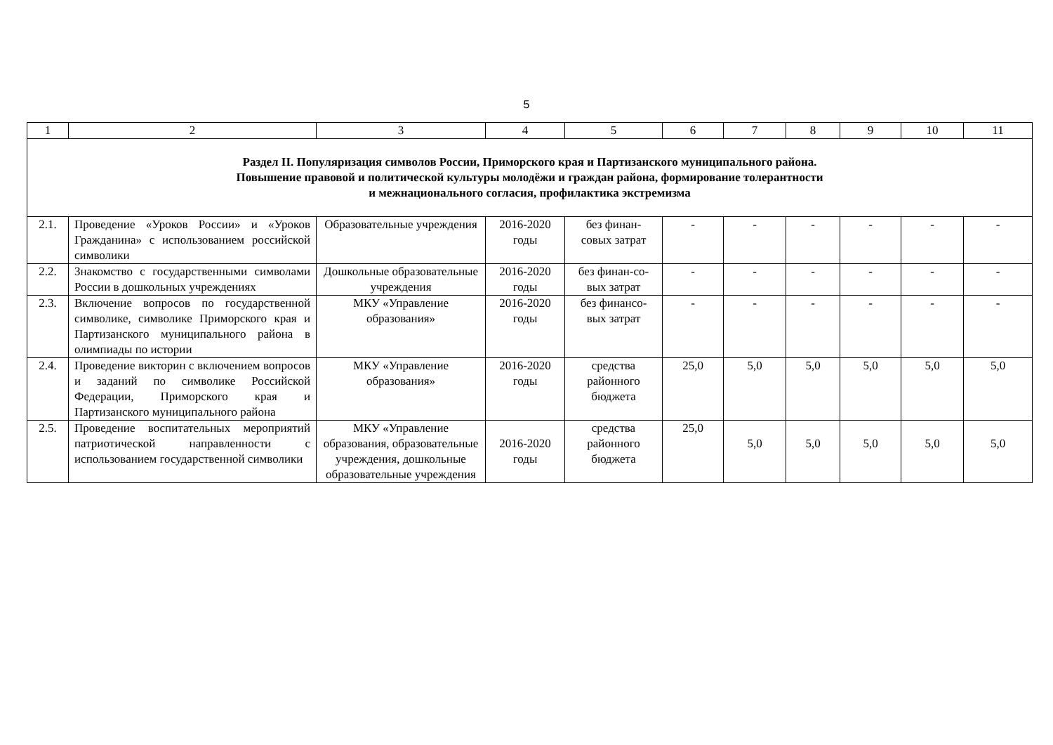5
| 1 | 2 | 3 | 4 | 5 | 6 | 7 | 8 | 9 | 10 | 11 |
| --- | --- | --- | --- | --- | --- | --- | --- | --- | --- | --- |
| Раздел II. Популяризация символов России, Приморского края и Партизанского муниципального района. Повышение правовой и политической культуры молодёжи и граждан района, формирование толерантности и межнационального согласия, профилактика экстремизма | | | | | | | | | | |
| 2.1. | Проведение «Уроков России» и «Уроков Гражданина» с использованием российской символики | Образовательные учреждения | 2016-2020 годы | без финан-совых затрат | - | - | - | - | - | - |
| 2.2. | Знакомство с государственными символами России в дошкольных учреждениях | Дошкольные образовательные учреждения | 2016-2020 годы | без финан-со-вых затрат | - | - | - | - | - | - |
| 2.3. | Включение вопросов по государственной символике, символике Приморского края и Партизанского муниципального района в олимпиады по истории | МКУ «Управление образования» | 2016-2020 годы | без финансо-вых затрат | - | - | - | - | - | - |
| 2.4. | Проведение викторин с включением вопросов и заданий по символике Российской Федерации, Приморского края и Партизанского муниципального района | МКУ «Управление образования» | 2016-2020 годы | средства районного бюджета | 25,0 | 5,0 | 5,0 | 5,0 | 5,0 | 5,0 |
| 2.5. | Проведение воспитательных мероприятий патриотической направленности с использованием государственной символики | МКУ «Управление образования, образовательные учреждения, дошкольные образовательные учреждения | 2016-2020 годы | средства районного бюджета | 25,0 | 5,0 | 5,0 | 5,0 | 5,0 | 5,0 |